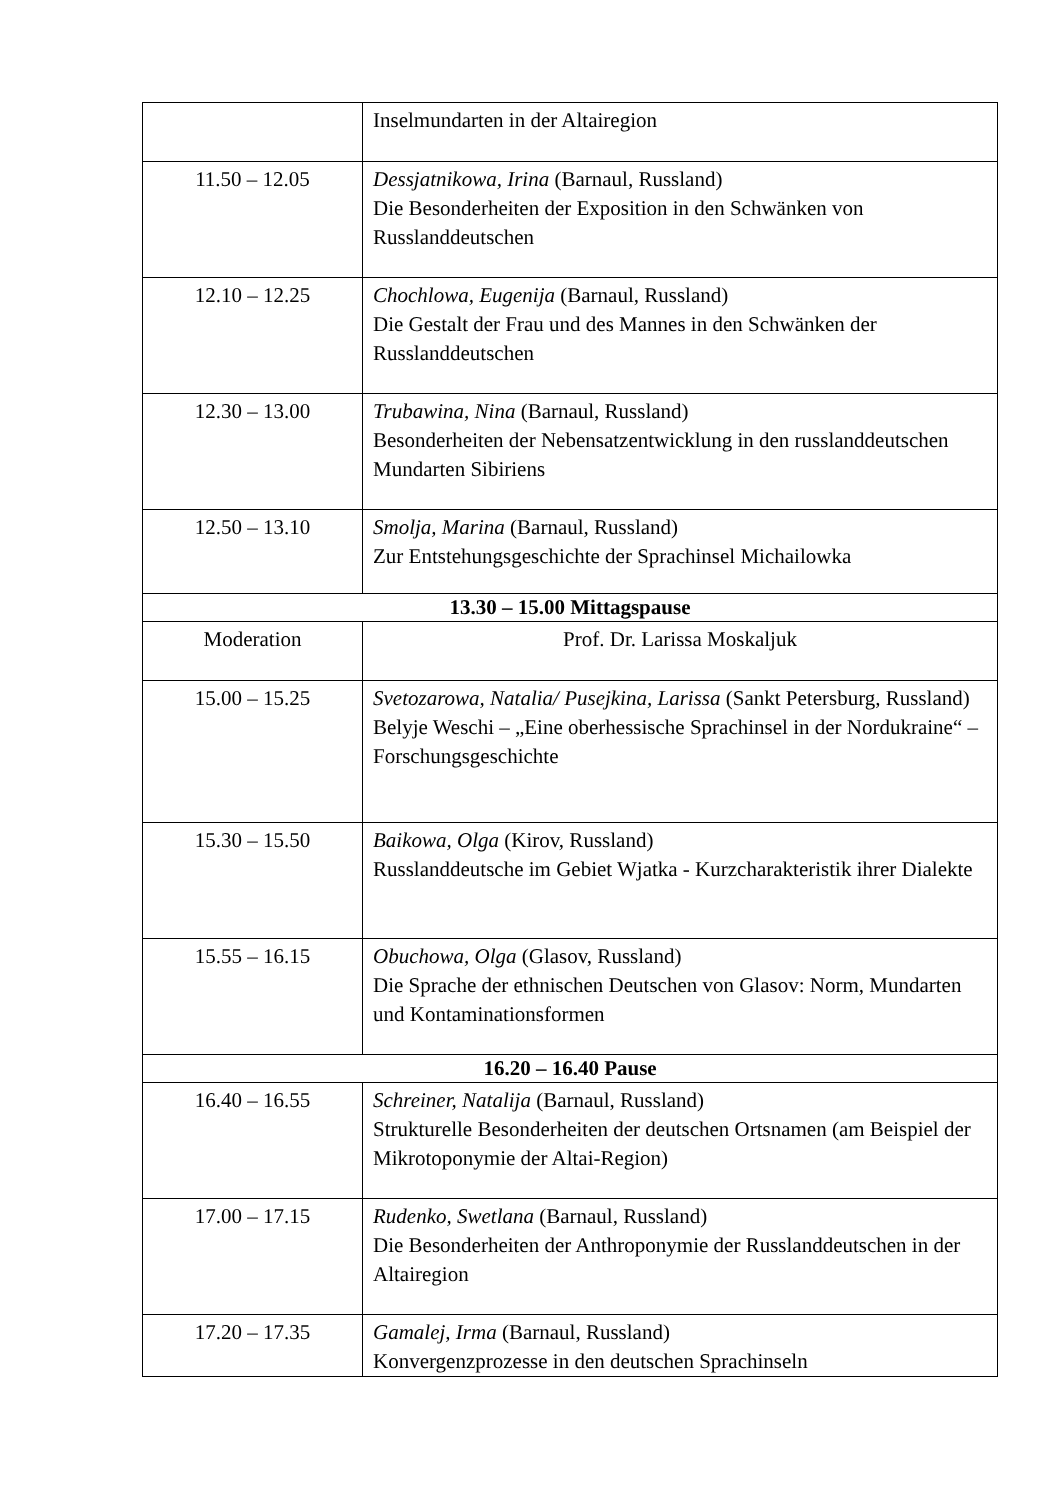| | Inselmundarten in der Altairegion |
| 11.50 – 12.05 | Dessjatnikowa, Irina (Barnaul, Russland) Die Besonderheiten der Exposition in den Schwänken von Russlanddeutschen |
| 12.10 – 12.25 | Chochlowa, Eugenija (Barnaul, Russland) Die Gestalt der Frau und des Mannes in den Schwänken der Russlanddeutschen |
| 12.30 – 13.00 | Trubawina, Nina (Barnaul, Russland) Besonderheiten der Nebensatzentwicklung in den russlanddeutschen Mundarten Sibiriens |
| 12.50 – 13.10 | Smolja, Marina (Barnaul, Russland) Zur Entstehungsgeschichte der Sprachinsel Michailowka |
| 13.30 – 15.00 Mittagspause | |
| Moderation | Prof. Dr. Larissa Moskaljuk |
| 15.00 – 15.25 | Svetozarowa, Natalia/ Pusejkina, Larissa (Sankt Petersburg, Russland) Belyje Weschi – „Eine oberhessische Sprachinsel in der Nordukraine“ – Forschungsgeschichte |
| 15.30 – 15.50 | Baikowa, Olga (Kirov, Russland) Russlanddeutsche im Gebiet Wjatka - Kurzcharakteristik ihrer Dialekte |
| 15.55 – 16.15 | Obuchowa, Olga (Glasov, Russland) Die Sprache der ethnischen Deutschen von Glasov: Norm, Mundarten und Kontaminationsformen |
| 16.20 – 16.40 Pause | |
| 16.40 – 16.55 | Schreiner, Natalija (Barnaul, Russland) Strukturelle Besonderheiten der deutschen Ortsnamen (am Beispiel der Mikrotoponymie der Altai-Region) |
| 17.00 – 17.15 | Rudenko, Swetlana (Barnaul, Russland) Die Besonderheiten der Anthroponymie der Russlanddeutschen in der Altairegion |
| 17.20 – 17.35 | Gamalej, Irma (Barnaul, Russland) Konvergenzprozesse in den deutschen Sprachinseln |